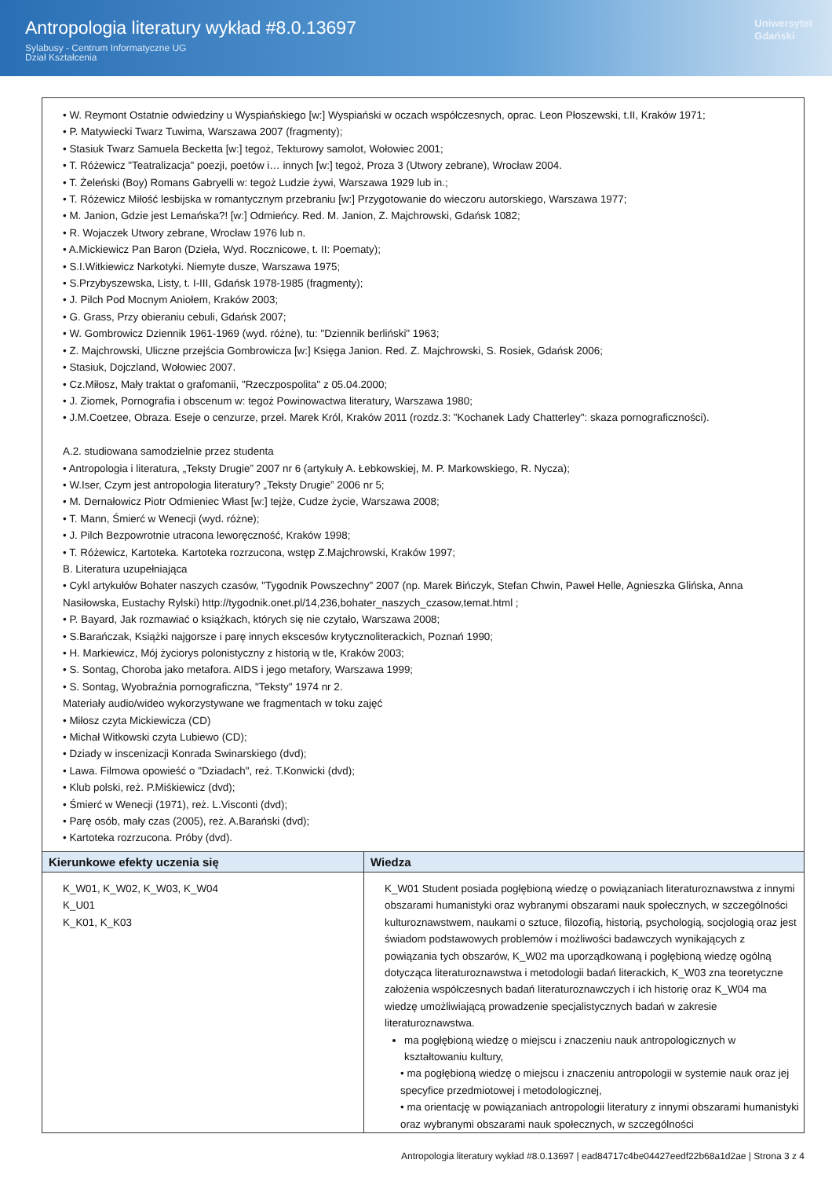Antropologia literatury wykład #8.0.13697
Sylabusy - Centrum Informatyczne UG
Dział Kształcenia
Uniwersytet
Gdański
| • W. Reymont Ostatnie odwiedziny u Wyspiańskiego [w:] Wyspiański w oczach współczesnych, oprac. Leon Płoszewski, t.II, Kraków 1971; • P. Matywiecki Twarz Tuwima, Warszawa 2007 (fragmenty); • Stasiuk Twarz Samuela Becketta [w:] tegoż, Tekturowy samolot, Wołowiec 2001; • T. Różewicz "Teatralizacja" poezji, poetów i… innych [w:] tegoż, Proza 3 (Utwory zebrane), Wrocław 2004. • T. Żeleński (Boy) Romans Gabryelli w: tegoż Ludzie żywi, Warszawa 1929 lub in.; • T. Różewicz Miłość lesbijska w romantycznym przebraniu [w:] Przygotowanie do wieczoru autorskiego, Warszawa 1977; • M. Janion, Gdzie jest Lemańska?! [w:] Odmieńcy. Red. M. Janion, Z. Majchrowski, Gdańsk 1082; • R. Wojaczek Utwory zebrane, Wrocław 1976 lub n. • A.Mickiewicz Pan Baron (Dzieła, Wyd. Rocznicowe, t. II: Poematy); • S.I.Witkiewicz Narkotyki. Niemyte dusze, Warszawa 1975; • S.Przybyszewska, Listy, t. I-III, Gdańsk 1978-1985 (fragmenty); • J. Pilch Pod Mocnym Aniołem, Kraków 2003; • G. Grass, Przy obieraniu cebuli, Gdańsk 2007; • W. Gombrowicz Dziennik 1961-1969 (wyd. różne), tu: "Dziennik berliński" 1963; • Z. Majchrowski, Uliczne przejścia Gombrowicza [w:] Księga Janion. Red. Z. Majchrowski, S. Rosiek, Gdańsk 2006; • Stasiuk, Dojczland, Wołowiec 2007. • Cz.Miłosz, Mały traktat o grafomanii, "Rzeczpospolita" z 05.04.2000; • J. Ziomek, Pornografia i obscenum w: tegoż Powinowactwa literatury, Warszawa 1980; • J.M.Coetzee, Obraza. Eseje o cenzurze, przeł. Marek Król, Kraków 2011 (rozdz.3: "Kochanek Lady Chatterley": skaza pornograficzności). A.2. studiowana samodzielnie przez studenta • Antropologia i literatura, „Teksty Drugie” 2007 nr 6 (artykuły A. Łebkowskiej, M. P. Markowskiego, R. Nycza); • W.Iser, Czym jest antropologia literatury? „Teksty Drugie” 2006 nr 5; • M. Dernałowicz Piotr Odmieniec Włast [w:] tejże, Cudze życie, Warszawa 2008; • T. Mann, Śmierć w Wenecji (wyd. różne); • J. Pilch Bezpowrotnie utracona leworęczność, Kraków 1998; • T. Różewicz, Kartoteka. Kartoteka rozrzucona, wstęp Z.Majchrowski, Kraków 1997; B. Literatura uzupełniająca • Cykl artykułów Bohater naszych czasów, "Tygodnik Powszechny" 2007 (np. Marek Bińczyk, Stefan Chwin, Paweł Helle, Agnieszka Glińska, Anna Nasiłowska, Eustachy Rylski) http://tygodnik.onet.pl/14,236,bohater_naszych_czasow,temat.html ; • P. Bayard, Jak rozmawiać o książkach, których się nie czytało, Warszawa 2008; • S.Barańczak, Książki najgorsze i parę innych ekscesów krytycznoliterackich, Poznań 1990; • H. Markiewicz, Mój życiorys polonistyczny z historią w tle, Kraków 2003; • S. Sontag, Choroba jako metafora. AIDS i jego metafory, Warszawa 1999; • S. Sontag, Wyobraźnia pornograficzna, "Teksty" 1974 nr 2. Materiały audio/wideo wykorzystywane we fragmentach w toku zajęć • Miłosz czyta Mickiewicza (CD) • Michał Witkowski czyta Lubiewo (CD); • Dziady w inscenizacji Konrada Swinarskiego (dvd); • Lawa. Filmowa opowieść o "Dziadach", reż. T.Konwicki (dvd); • Klub polski, reż. P.Miśkiewicz (dvd); • Śmierć w Wenecji (1971), reż. L.Visconti (dvd); • Parę osób, mały czas (2005), reż. A.Barański (dvd); • Kartoteka rozrzucona. Próby (dvd). | |
| Kierunkowe efekty uczenia się | Wiedza |
| K_W01, K_W02, K_W03, K_W04 K_U01 K_K01, K_K03 | K_W01 Student posiada pogłębioną wiedzę o powiązaniach literaturoznawstwa z innymi obszarami humanistyki oraz wybranymi obszarami nauk społecznych, w szczególności kulturoznawstwem, naukami o sztuce, filozofią, historią, psychologią, socjologią oraz jest świadom podstawowych problemów i możliwości badawczych wynikających z powiązania tych obszarów, K_W02 ma uporządkowaną i pogłębioną wiedzę ogólną dotycząca literaturoznawstwa i metodologii badań literackich, K_W03 zna teoretyczne założenia współczesnych badań literaturoznawczych i ich historię oraz K_W04 ma wiedzę umożliwiającą prowadzenie specjalistycznych badań w zakresie literaturoznawstwa. ma pogłębioną wiedzę o miejscu i znaczeniu nauk antropologicznych w kształtowaniu kultury, • ma pogłębioną wiedzę o miejscu i znaczeniu antropologii w systemie nauk oraz jej specyfice przedmiotowej i metodologicznej, • ma orientację w powiązaniach antropologii literatury z innymi obszarami humanistyki oraz wybranymi obszarami nauk społecznych, w szczególności |
Antropologia literatury wykład #8.0.13697 | ead84717c4be04427eedf22b68a1d2ae | Strona 3 z 4